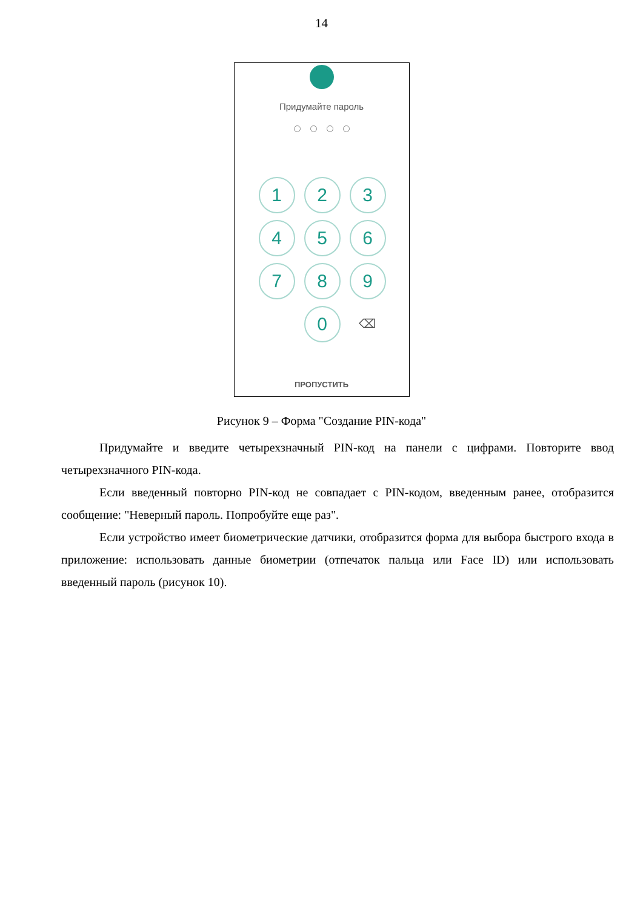14
Придумайте пароль
1
2
3
4
5
6
7
8
9
0
⌫
ПРОПУСТИТЬ
Рисунок 9 – Форма "Создание PIN-кода"
Придумайте и введите четырехзначный PIN-код на панели с цифрами. Повторите ввод четырехзначного PIN-кода.
Если введенный повторно PIN-код не совпадает с PIN-кодом, введенным ранее, отобразится сообщение: "Неверный пароль. Попробуйте еще раз".
Если устройство имеет биометрические датчики, отобразится форма для выбора быстрого входа в приложение: использовать данные биометрии (отпечаток пальца или Face ID) или использовать введенный пароль (рисунок 10).